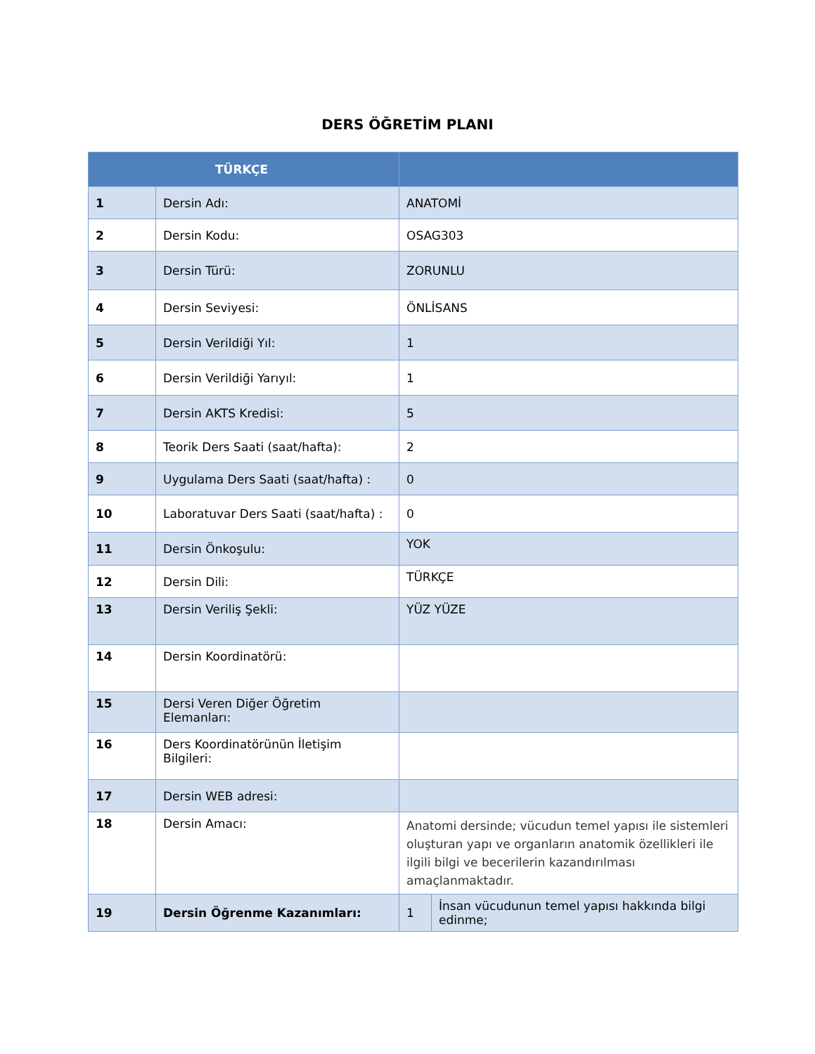DERS ÖĞRETİM PLANI
| TÜRKÇE | | | |
| --- | --- | --- | --- |
| 1 | Dersin Adı: | ANATOMİ | |
| 2 | Dersin Kodu: | OSAG303 | |
| 3 | Dersin Türü: | ZORUNLU | |
| 4 | Dersin Seviyesi: | ÖNLİSANS | |
| 5 | Dersin Verildiği Yıl: | 1 | |
| 6 | Dersin Verildiği Yarıyıl: | 1 | |
| 7 | Dersin AKTS Kredisi: | 5 | |
| 8 | Teorik Ders Saati (saat/hafta): | 2 | |
| 9 | Uygulama Ders Saati (saat/hafta) : | 0 | |
| 10 | Laboratuvar Ders Saati (saat/hafta) : | 0 | |
| 11 | Dersin Önkoşulu: | YOK | |
| 12 | Dersin Dili: | TÜRKÇE | |
| 13 | Dersin Veriliş Şekli: | YÜZ YÜZE | |
| 14 | Dersin Koordinatörü: | | |
| 15 | Dersi Veren Diğer Öğretim Elemanları: | | |
| 16 | Ders Koordinatörünün İletişim Bilgileri: | | |
| 17 | Dersin WEB adresi: | | |
| 18 | Dersin Amacı: | Anatomi dersinde; vücudun temel yapısı ile sistemleri oluşturan yapı ve organların anatomik özellikleri ile ilgili bilgi ve becerilerin kazandırılması amaçlanmaktadır. | |
| 19 | Dersin Öğrenme Kazanımları: | 1 | İnsan vücudunun temel yapısı hakkında bilgi edinme; |